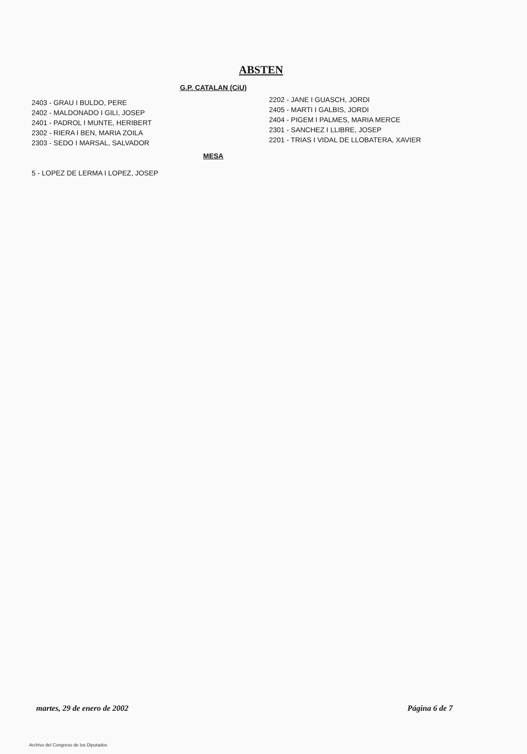ABSTEN
G.P. CATALAN (CiU)
2403 - GRAU I BULDO, PERE
2402 - MALDONADO I GILI, JOSEP
2401 - PADROL I MUNTE, HERIBERT
2302 - RIERA I BEN, MARIA ZOILA
2303 - SEDO I MARSAL, SALVADOR
2202 - JANE I GUASCH, JORDI
2405 - MARTI I GALBIS, JORDI
2404 - PIGEM I PALMES, MARIA MERCE
2301 - SANCHEZ I LLIBRE, JOSEP
2201 - TRIAS I VIDAL DE LLOBATERA, XAVIER
MESA
5 - LOPEZ DE LERMA I LOPEZ, JOSEP
martes, 29 de enero de 2002 Página 6 de 7
Archivo del Congreso de los Diputados